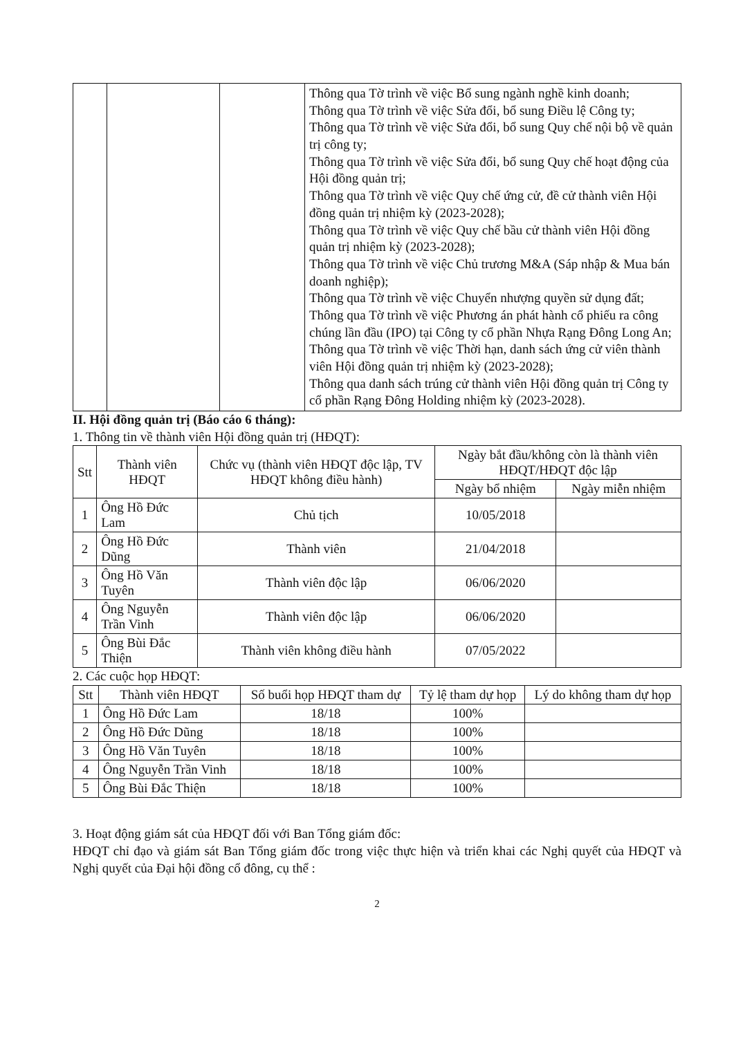| | | | Thông qua Tờ trình về việc Bổ sung ngành nghề kinh doanh; Thông qua Tờ trình về việc Sửa đổi, bổ sung Điều lệ Công ty; Thông qua Tờ trình về việc Sửa đổi, bổ sung Quy chế nội bộ về quản trị công ty; Thông qua Tờ trình về việc Sửa đổi, bổ sung Quy chế hoạt động của Hội đồng quản trị; Thông qua Tờ trình về việc Quy chế ứng cử, đề cử thành viên Hội đồng quản trị nhiệm kỳ (2023-2028); Thông qua Tờ trình về việc Quy chế bầu cử thành viên Hội đồng quản trị nhiệm kỳ (2023-2028); Thông qua Tờ trình về việc Chủ trương M&A (Sáp nhập & Mua bán doanh nghiệp); Thông qua Tờ trình về việc Chuyển nhượng quyền sử dụng đất; Thông qua Tờ trình về việc Phương án phát hành cổ phiếu ra công chúng lần đầu (IPO) tại Công ty cổ phần Nhựa Rạng Đông Long An; Thông qua Tờ trình về việc Thời hạn, danh sách ứng cử viên thành viên Hội đồng quản trị nhiệm kỳ (2023-2028); Thông qua danh sách trúng cử thành viên Hội đồng quản trị Công ty cổ phần Rạng Đông Holding nhiệm kỳ (2023-2028). |
II. Hội đồng quản trị (Báo cáo 6 tháng):
1. Thông tin về thành viên Hội đồng quản trị (HĐQT):
| Stt | Thành viên HĐQT | Chức vụ (thành viên HĐQT độc lập, TV HĐQT không điều hành) | Ngày bắt đầu/không còn là thành viên HĐQT/HĐQT độc lập | |
| --- | --- | --- | --- | --- |
| | | | Ngày bổ nhiệm | Ngày miễn nhiệm |
| 1 | Ông Hồ Đức Lam | Chủ tịch | 10/05/2018 | |
| 2 | Ông Hồ Đức Dũng | Thành viên | 21/04/2018 | |
| 3 | Ông Hồ Văn Tuyên | Thành viên độc lập | 06/06/2020 | |
| 4 | Ông Nguyễn Trần Vinh | Thành viên độc lập | 06/06/2020 | |
| 5 | Ông Bùi Đắc Thiện | Thành viên không điều hành | 07/05/2022 | |
2. Các cuộc họp HĐQT:
| Stt | Thành viên HĐQT | Số buổi họp HĐQT tham dự | Tỷ lệ tham dự họp | Lý do không tham dự họp |
| --- | --- | --- | --- | --- |
| 1 | Ông Hồ Đức Lam | 18/18 | 100% | |
| 2 | Ông Hồ Đức Dũng | 18/18 | 100% | |
| 3 | Ông Hồ Văn Tuyên | 18/18 | 100% | |
| 4 | Ông Nguyễn Trần Vinh | 18/18 | 100% | |
| 5 | Ông Bùi Đắc Thiện | 18/18 | 100% | |
3. Hoạt động giám sát của HĐQT đối với Ban Tổng giám đốc:
HĐQT chỉ đạo và giám sát Ban Tổng giám đốc trong việc thực hiện và triển khai các Nghị quyết của HĐQT và Nghị quyết của Đại hội đồng cổ đông, cụ thể :
2